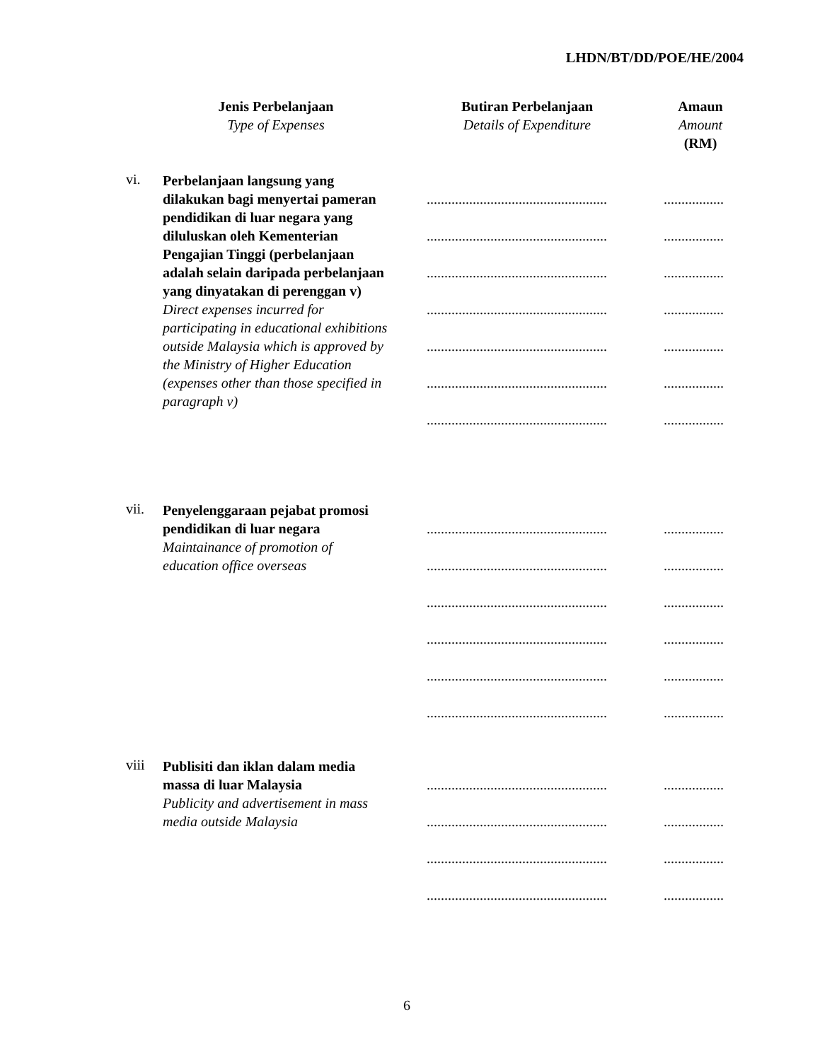LHDN/BT/DD/POE/HE/2004
Jenis Perbelanjaan
Type of Expenses
Butiran Perbelanjaan
Details of Expenditure
Amaun
Amount
(RM)
vi.
Perbelanjaan langsung yang dilakukan bagi menyertai pameran pendidikan di luar negara yang diluluskan oleh Kementerian Pengajian Tinggi (perbelanjaan adalah selain daripada perbelanjaan yang dinyatakan di perenggan v)
Direct expenses incurred for participating in educational exhibitions outside Malaysia which is approved by the Ministry of Higher Education (expenses other than those specified in paragraph v)
...................................................
.................
...................................................
.................
...................................................
.................
...................................................
.................
...................................................
.................
...................................................
.................
...................................................
.................
vii.
Penyelenggaraan pejabat promosi pendidikan di luar negara
Maintainance of promotion of education office overseas
...................................................
.................
...................................................
.................
...................................................
.................
...................................................
.................
...................................................
.................
...................................................
.................
viii
Publisiti dan iklan dalam media massa di luar Malaysia
Publicity and advertisement in mass media outside Malaysia
...................................................
.................
...................................................
.................
...................................................
.................
...................................................
.................
6